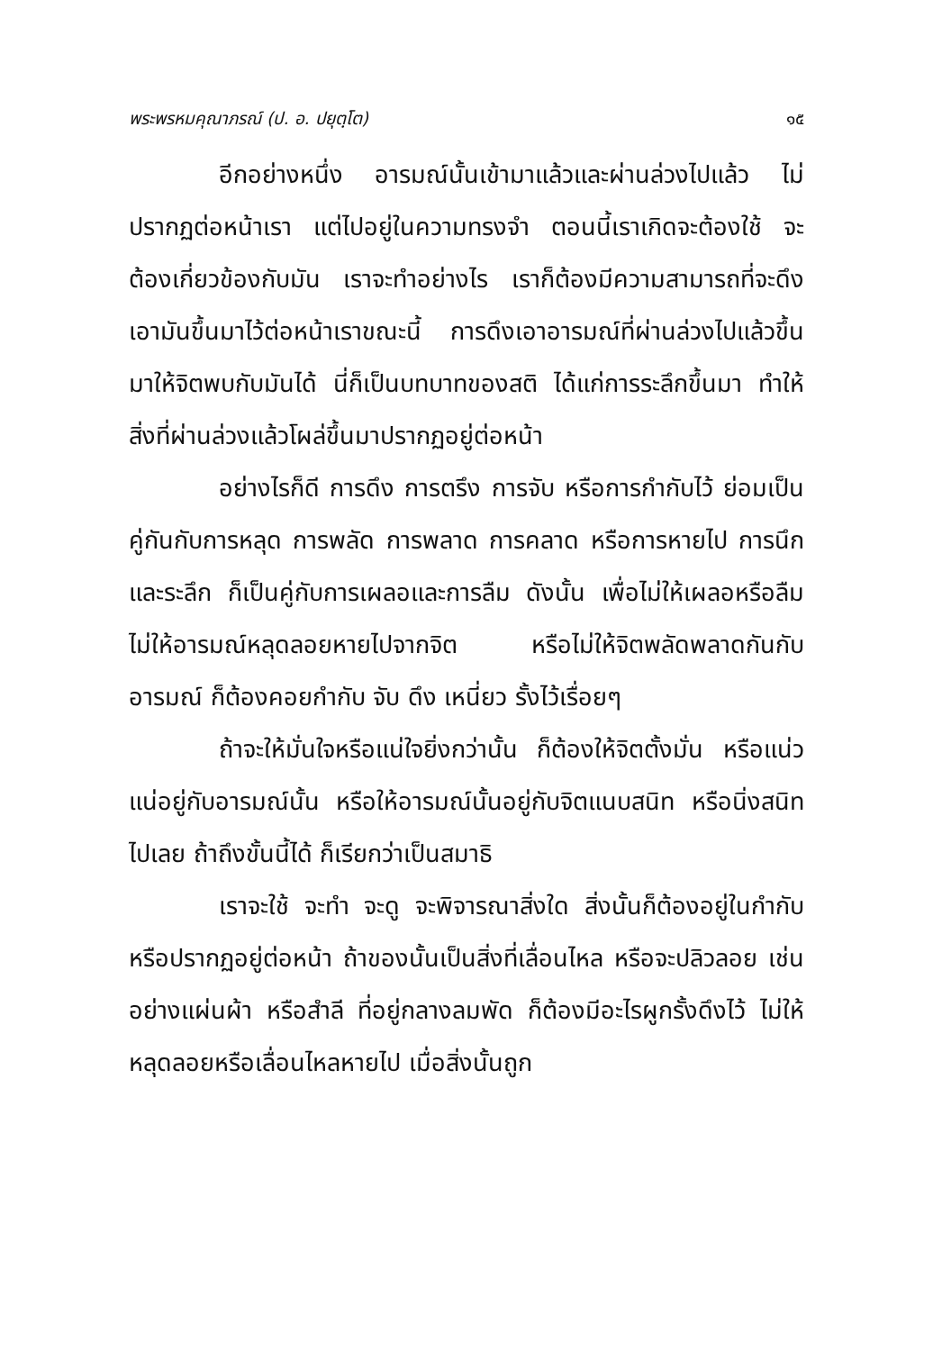พระพรหมคุณาภรณ์ (ป. อ. ปยุตฺโต) ๑๕
อีกอย่างหนึ่ง อารมณ์นั้นเข้ามาแล้วและผ่านล่วงไปแล้ว ไม่ปรากฏต่อหน้าเรา แต่ไปอยู่ในความทรงจำ ตอนนี้เราเกิดจะต้องใช้ จะต้องเกี่ยวข้องกับมัน เราจะทำอย่างไร เราก็ต้องมีความสามารถที่จะดึงเอามันขึ้นมาไว้ต่อหน้าเราขณะนี้ การดึงเอาอารมณ์ที่ผ่านล่วงไปแล้วขึ้นมาให้จิตพบกับมันได้ นี่ก็เป็นบทบาทของสติ ได้แก่การระลึกขึ้นมา ทำให้สิ่งที่ผ่านล่วงแล้วโผล่ขึ้นมาปรากฏอยู่ต่อหน้า
อย่างไรก็ดี การดึง การตรึง การจับ หรือการกำกับไว้ ย่อมเป็นคู่กันกับการหลุด การพลัด การพลาด การคลาด หรือการหายไป การนึกและระลึก ก็เป็นคู่กับการเผลอและการลืม ดังนั้น เพื่อไม่ให้เผลอหรือลืม ไม่ให้อารมณ์หลุดลอยหายไปจากจิต หรือไม่ให้จิตพลัดพลาดกันกับอารมณ์ ก็ต้องคอยกำกับ จับ ดึง เหนี่ยว รั้งไว้เรื่อยๆ
ถ้าจะให้มั่นใจหรือแน่ใจยิ่งกว่านั้น ก็ต้องให้จิตตั้งมั่น หรือแน่วแน่อยู่กับอารมณ์นั้น หรือให้อารมณ์นั้นอยู่กับจิตแนบสนิท หรือนิ่งสนิทไปเลย ถ้าถึงขั้นนี้ได้ ก็เรียกว่าเป็นสมาธิ
เราจะใช้ จะทำ จะดู จะพิจารณาสิ่งใด สิ่งนั้นก็ต้องอยู่ในกำกับหรือปรากฏอยู่ต่อหน้า ถ้าของนั้นเป็นสิ่งที่เลื่อนไหล หรือจะปลิวลอย เช่นอย่างแผ่นผ้า หรือสำลี ที่อยู่กลางลมพัด ก็ต้องมีอะไรผูกรั้งดึงไว้ ไม่ให้หลุดลอยหรือเลื่อนไหลหายไป เมื่อสิ่งนั้นถูก